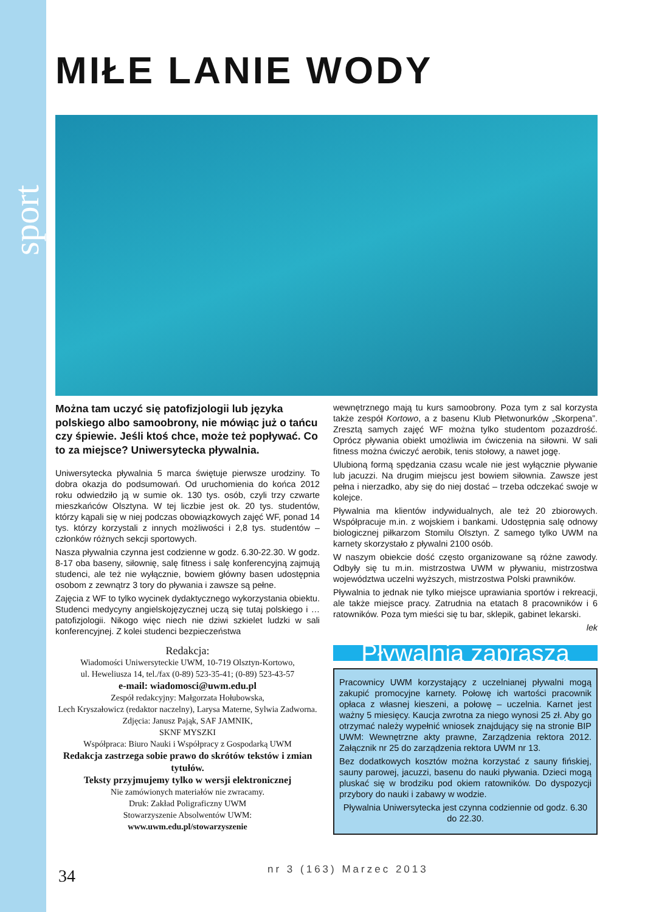sport
MIŁE LANIE WODY
Można tam uczyć się patofizjologii lub języka polskiego albo samoobrony, nie mówiąc już o tańcu czy śpiewie. Jeśli ktoś chce, może też popływać. Co to za miejsce? Uniwersytecka pływalnia.
Uniwersytecka pływalnia 5 marca świętuje pierwsze urodziny. To dobra okazja do podsumowań. Od uruchomienia do końca 2012 roku odwiedziło ją w sumie ok. 130 tys. osób, czyli trzy czwarte mieszkańców Olsztyna. W tej liczbie jest ok. 20 tys. studentów, którzy kąpali się w niej podczas obowiązkowych zajęć WF, ponad 14 tys. którzy korzystali z innych możliwości i 2,8 tys. studentów – członków różnych sekcji sportowych.
Nasza pływalnia czynna jest codzienne w godz. 6.30-22.30. W godz. 8-17 oba baseny, siłownię, salę fitness i salę konferencyjną zajmują studenci, ale też nie wyłącznie, bowiem główny basen udostępnia osobom z zewnątrz 3 tory do pływania i zawsze są pełne.
Zajęcia z WF to tylko wycinek dydaktycznego wykorzystania obiektu. Studenci medycyny angielskojęzycznej uczą się tutaj polskiego i … patofizjologii. Nikogo więc niech nie dziwi szkielet ludzki w sali konferencyjnej. Z kolei studenci bezpieczeństwa
Redakcja:
Wiadomości Uniwersyteckie UWM, 10-719 Olsztyn-Kortowo,
ul. Heweliusza 14, tel./fax (0-89) 523-35-41; (0-89) 523-43-57
e-mail: wiadomosci@uwm.edu.pl
Zespół redakcyjny: Małgorzata Hołubowska,
Lech Kryszałowicz (redaktor naczelny), Larysa Materne, Sylwia Zadworna. Zdjęcia: Janusz Pająk, SAF JAMNIK,
SKNF MYSZKI
Współpraca: Biuro Nauki i Współpracy z Gospodarką UWM
Redakcja zastrzega sobie prawo do skrótów tekstów i zmian tytułów.
Teksty przyjmujemy tylko w wersji elektronicznej
Nie zamówionych materiałów nie zwracamy.
Druk: Zakład Poligraficzny UWM
Stowarzyszenie Absolwentów UWM:
www.uwm.edu.pl/stowarzyszenie
wewnętrznego mają tu kurs samoobrony. Poza tym z sal korzysta także zespół Kortowo, a z basenu Klub Płetwonurków „Skorpena”. Zresztą samych zajęć WF można tylko studentom pozazdrość. Oprócz pływania obiekt umożliwia im ćwiczenia na siłowni. W sali fitness można ćwiczyć aerobik, tenis stołowy, a nawet jogę.
Ulubioną formą spędzania czasu wcale nie jest wyłącznie pływanie lub jacuzzi. Na drugim miejscu jest bowiem siłownia. Zawsze jest pełna i nierzadko, aby się do niej dostać – trzeba odczekać swoje w kolejce.
Pływalnia ma klientów indywidualnych, ale też 20 zbiorowych. Współpracuje m.in. z wojskiem i bankami. Udostępnia salę odnowy biologicznej piłkarzom Stomilu Olsztyn. Z samego tylko UWM na karnety skorzystało z pływalni 2100 osób.
W naszym obiekcie dość często organizowane są różne zawody. Odbyły się tu m.in. mistrzostwa UWM w pływaniu, mistrzostwa województwa uczelni wyższych, mistrzostwa Polski prawników.
Pływalnia to jednak nie tylko miejsce uprawiania sportów i rekreacji, ale także miejsce pracy. Zatrudnia na etatach 8 pracowników i 6 ratowników. Poza tym mieści się tu bar, sklepik, gabinet lekarski.
lek
Pływalnia zaprasza
Pracownicy UWM korzystający z uczelnianej pływalni mogą zakupić promocyjne karnety. Połowę ich wartości pracownik opłaca z własnej kieszeni, a połowę – uczelnia. Karnet jest ważny 5 miesięcy. Kaucja zwrotna za niego wynosi 25 zł. Aby go otrzymać należy wypełnić wniosek znajdujący się na stronie BIP UWM: Wewnętrzne akty prawne, Zarządzenia rektora 2012. Załącznik nr 25 do zarządzenia rektora UWM nr 13.
Bez dodatkowych kosztów można korzystać z sauny fińskiej, sauny parowej, jacuzzi, basenu do nauki pływania. Dzieci mogą pluskać się w brodziku pod okiem ratowników. Do dyspozycji przybory do nauki i zabawy w wodzie.
Pływalnia Uniwersytecka jest czynna codziennie od godz. 6.30 do 22.30.
34 nr 3 (163) Marzec 2013